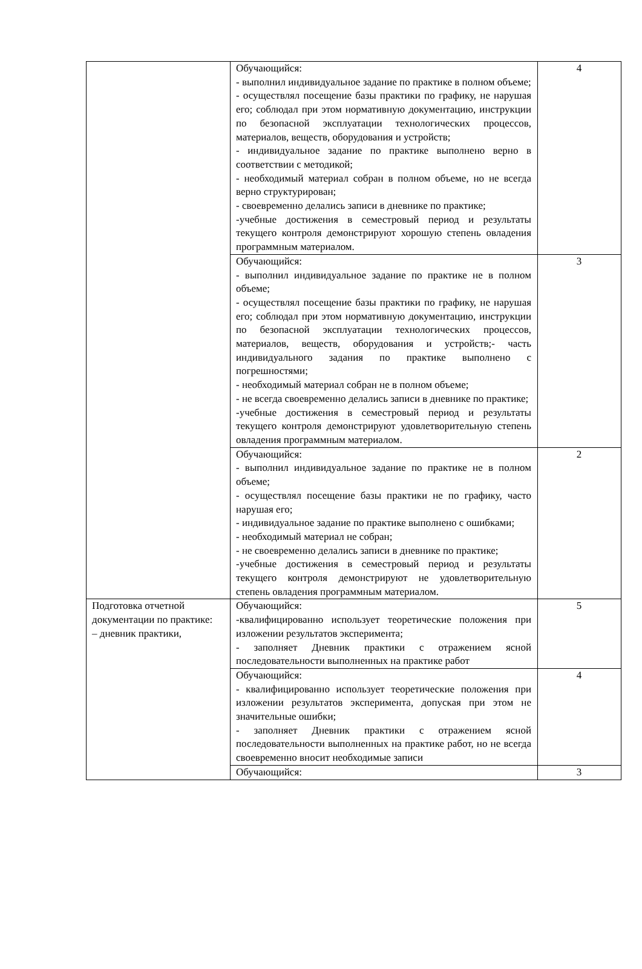| | Обучающийся: - выполнил индивидуальное задание по практике в полном объеме; - осуществлял посещение базы практики по графику, не нарушая его; соблюдал при этом нормативную документацию, инструкции по безопасной эксплуатации технологических процессов, материалов, веществ, оборудования и устройств; - индивидуальное задание по практике выполнено верно в соответствии с методикой; - необходимый материал собран в полном объеме, но не всегда верно структурирован; - своевременно делались записи в дневнике по практике; -учебные достижения в семестровый период и результаты текущего контроля демонстрируют хорошую степень овладения программным материалом. | 4 |
| | Обучающийся: - выполнил индивидуальное задание по практике не в полном объеме; - осуществлял посещение базы практики по графику, не нарушая его; соблюдал при этом нормативную документацию, инструкции по безопасной эксплуатации технологических процессов, материалов, веществ, оборудования и устройств;- часть индивидуального задания по практике выполнено с погрешностями; - необходимый материал собран не в полном объеме; - не всегда своевременно делались записи в дневнике по практике; -учебные достижения в семестровый период и результаты текущего контроля демонстрируют удовлетворительную степень овладения программным материалом. | 3 |
| | Обучающийся: - выполнил индивидуальное задание по практике не в полном объеме; - осуществлял посещение базы практики не по графику, часто нарушая его; - индивидуальное задание по практике выполнено с ошибками; - необходимый материал не собран; - не своевременно делались записи в дневнике по практике; -учебные достижения в семестровый период и результаты текущего контроля демонстрируют не удовлетворительную степень овладения программным материалом. | 2 |
| Подготовка отчетной документации по практике: – дневник практики, | Обучающийся: -квалифицированно использует теоретические положения при изложении результатов эксперимента; - заполняет Дневник практики с отражением ясной последовательности выполненных на практике работ | 5 |
| | Обучающийся: - квалифицированно использует теоретические положения при изложении результатов эксперимента, допуская при этом не значительные ошибки; - заполняет Дневник практики с отражением ясной последовательности выполненных на практике работ, но не всегда своевременно вносит необходимые записи | 4 |
| | Обучающийся: | 3 |